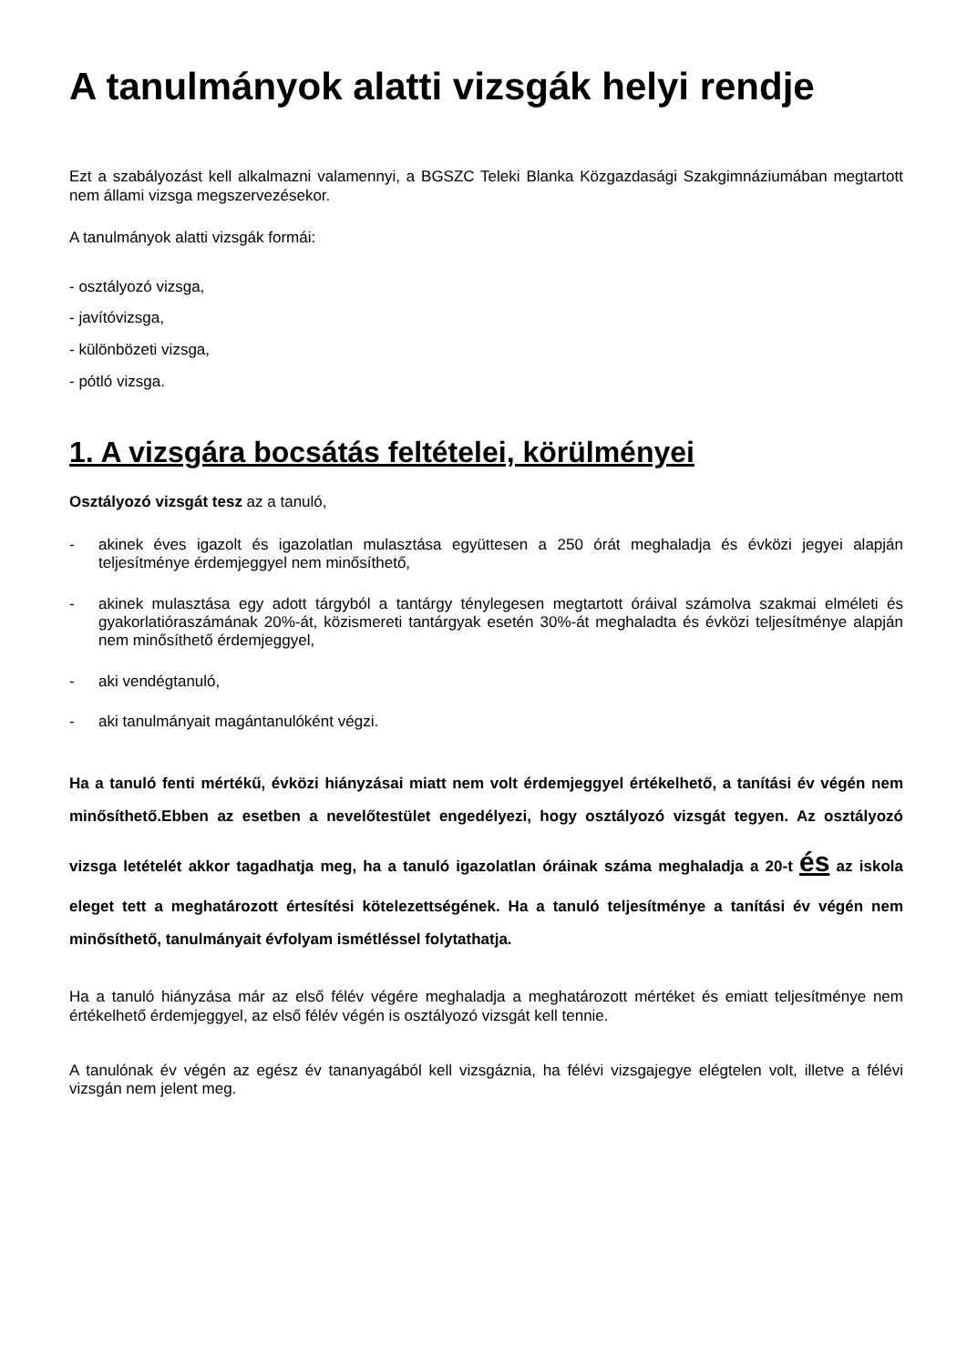A tanulmányok alatti vizsgák helyi rendje
Ezt a szabályozást kell alkalmazni valamennyi, a BGSZC Teleki Blanka Közgazdasági Szakgimnáziumában megtartott nem állami vizsga megszervezésekor.
A tanulmányok alatti vizsgák formái:
- osztályozó vizsga,
- javítóvizsga,
- különbözeti vizsga,
- pótló vizsga.
1. A vizsgára bocsátás feltételei, körülményei
Osztályozó vizsgát tesz az a tanuló,
- akinek éves igazolt és igazolatlan mulasztása együttesen a 250 órát meghaladja és évközi jegyei alapján teljesítménye érdemjeggyel nem minősíthető,
- akinek mulasztása egy adott tárgyból a tantárgy ténylegesen megtartott óráival számolva szakmai elméleti és gyakorlatióraszámának 20%-át, közismereti tantárgyak esetén 30%-át meghaladta és évközi teljesítménye alapján nem minősíthető érdemjeggyel,
- aki vendégtanuló,
- aki tanulmányait magántanulóként végzi.
Ha a tanuló fenti mértékű, évközi hiányzásai miatt nem volt érdemjeggyel értékelhető, a tanítási év végén nem minősíthető.Ebben az esetben a nevelőtestület engedélyezi, hogy osztályozó vizsgát tegyen. Az osztályozó vizsga letételét akkor tagadhatja meg, ha a tanuló igazolatlan óráinak száma meghaladja a 20-t és az iskola eleget tett a meghatározott értesítési kötelezettségének. Ha a tanuló teljesítménye a tanítási év végén nem minősíthető, tanulmányait évfolyam ismétléssel folytathatja.
Ha a tanuló hiányzása már az első félév végére meghaladja a meghatározott mértéket és emiatt teljesítménye nem értékelhető érdemjeggyel, az első félév végén is osztályozó vizsgát kell tennie.
A tanulónak év végén az egész év tananyagából kell vizsgáznia, ha félévi vizsgajegye elégtelen volt, illetve a félévi vizsgán nem jelent meg.